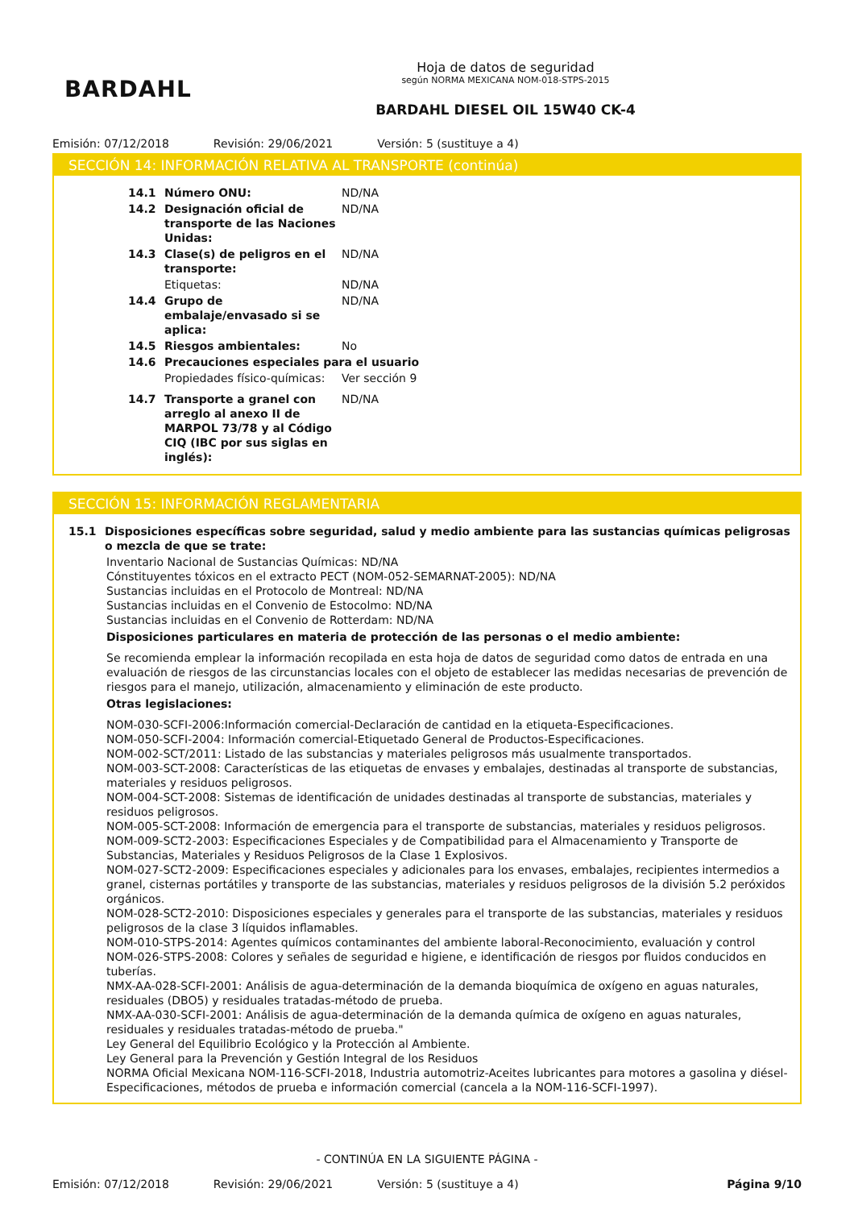BARDAHL
Hoja de datos de seguridad
según NORMA MEXICANA NOM-018-STPS-2015
BARDAHL DIESEL OIL 15W40 CK-4
Emisión: 07/12/2018 Revisión: 29/06/2021 Versión: 5 (sustituye a 4)
SECCIÓN 14: INFORMACIÓN RELATIVA AL TRANSPORTE (continúa)
14.1 Número ONU: ND/NA
14.2 Designación oficial de transporte de las Naciones Unidas:
ND/NA
14.3 Clase(s) de peligros en el transporte:
ND/NA
Etiquetas: ND/NA
14.4 Grupo de embalaje/envasado si se aplica:
ND/NA
14.5 Riesgos ambientales: No
14.6 Precauciones especiales para el usuario
Propiedades físico-químicas:
Ver sección 9
14.7 Transporte a granel con arreglo al anexo II de MARPOL 73/78 y al Código CIQ (IBC por sus siglas en inglés):
ND/NA
SECCIÓN 15: INFORMACIÓN REGLAMENTARIA
15.1 Disposiciones específicas sobre seguridad, salud y medio ambiente para las sustancias químicas peligrosas o mezcla de que se trate:
Inventario Nacional de Sustancias Químicas: ND/NA
Cónstituyentes tóxicos en el extracto PECT (NOM-052-SEMARNAT-2005): ND/NA
Sustancias incluidas en el Protocolo de Montreal: ND/NA
Sustancias incluidas en el Convenio de Estocolmo: ND/NA
Sustancias incluidas en el Convenio de Rotterdam: ND/NA
Disposiciones particulares en materia de protección de las personas o el medio ambiente:
Se recomienda emplear la información recopilada en esta hoja de datos de seguridad como datos de entrada en una evaluación de riesgos de las circunstancias locales con el objeto de establecer las medidas necesarias de prevención de riesgos para el manejo, utilización, almacenamiento y eliminación de este producto.
Otras legislaciones:
NOM-030-SCFI-2006:Información comercial-Declaración de cantidad en la etiqueta-Especificaciones.
NOM-050-SCFI-2004: Información comercial-Etiquetado General de Productos-Especificaciones.
NOM-002-SCT/2011: Listado de las substancias y materiales peligrosos más usualmente transportados.
NOM-003-SCT-2008: Características de las etiquetas de envases y embalajes, destinadas al transporte de substancias, materiales y residuos peligrosos.
NOM-004-SCT-2008: Sistemas de identificación de unidades destinadas al transporte de substancias, materiales y residuos peligrosos.
NOM-005-SCT-2008: Información de emergencia para el transporte de substancias, materiales y residuos peligrosos.
NOM-009-SCT2-2003: Especificaciones Especiales y de Compatibilidad para el Almacenamiento y Transporte de Substancias, Materiales y Residuos Peligrosos de la Clase 1 Explosivos.
NOM-027-SCT2-2009: Especificaciones especiales y adicionales para los envases, embalajes, recipientes intermedios a granel, cisternas portátiles y transporte de las substancias, materiales y residuos peligrosos de la división 5.2 peróxidos orgánicos.
NOM-028-SCT2-2010: Disposiciones especiales y generales para el transporte de las substancias, materiales y residuos peligrosos de la clase 3 líquidos inflamables.
NOM-010-STPS-2014: Agentes químicos contaminantes del ambiente laboral-Reconocimiento, evaluación y control
NOM-026-STPS-2008: Colores y señales de seguridad e higiene, e identificación de riesgos por fluidos conducidos en tuberías.
NMX-AA-028-SCFI-2001: Análisis de agua-determinación de la demanda bioquímica de oxígeno en aguas naturales, residuales (DBO5) y residuales tratadas-método de prueba.
NMX-AA-030-SCFI-2001: Análisis de agua-determinación de la demanda química de oxígeno en aguas naturales, residuales y residuales tratadas-método de prueba."
Ley General del Equilibrio Ecológico y la Protección al Ambiente.
Ley General para la Prevención y Gestión Integral de los Residuos
NORMA Oficial Mexicana NOM-116-SCFI-2018, Industria automotriz-Aceites lubricantes para motores a gasolina y diésel-Especificaciones, métodos de prueba e información comercial (cancela a la NOM-116-SCFI-1997).
- CONTINÚA EN LA SIGUIENTE PÁGINA -
Emisión: 07/12/2018 Revisión: 29/06/2021 Versión: 5 (sustituye a 4) Página 9/10